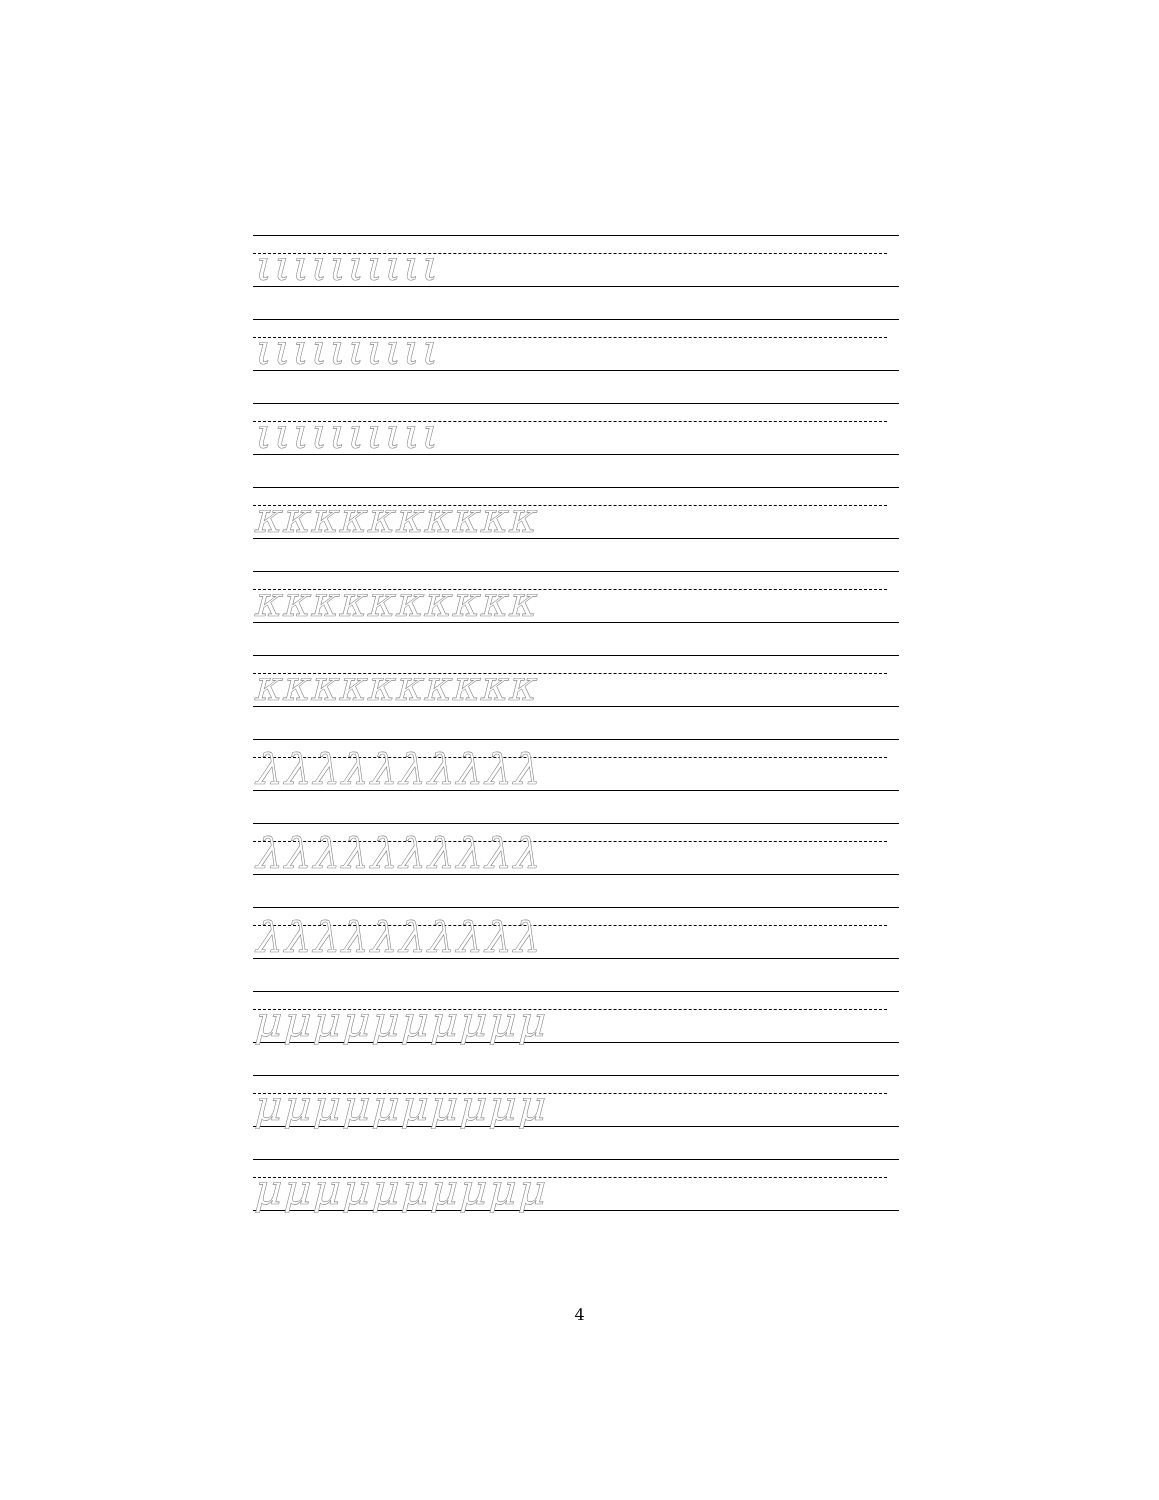ιιιιιιιιιι
ιιιιιιιιιι
ιιιιιιιιιι
κκκκκκκκκκ
κκκκκκκκκκ
κκκκκκκκκκ
λλλλλλλλλλ
λλλλλλλλλλ
λλλλλλλλλλ
μμμμμμμμμμ
μμμμμμμμμμ
μμμμμμμμμμ
4